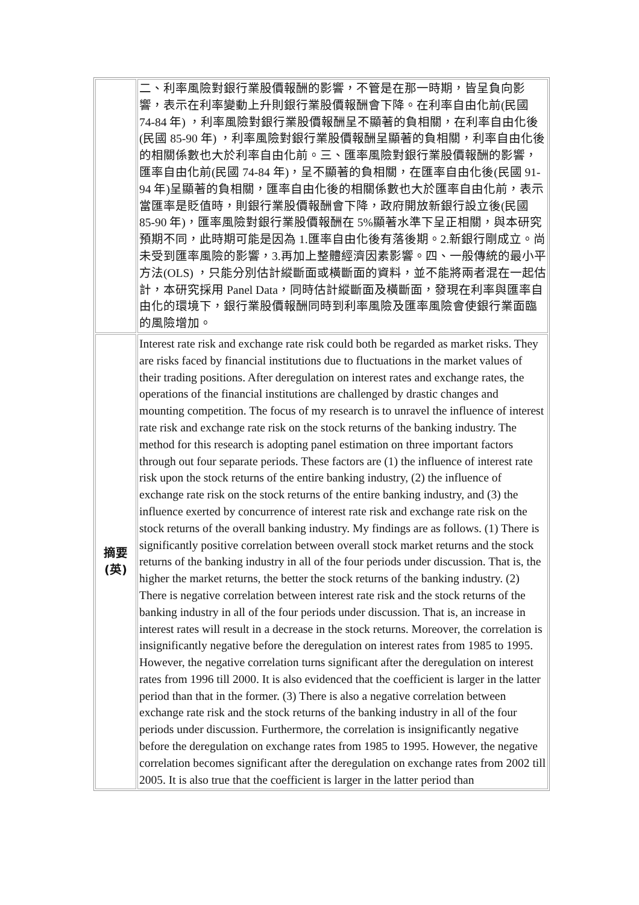| | 二、利率風險對銀行業股價報酬的影響，不管是在那一時期，皆呈負向影響，表示在利率變動上升則銀行業股價報酬會下降。在利率自由化前(民國 74-84 年) ，利率風險對銀行業股價報酬呈不顯著的負相關，在利率自由化後(民國 85-90 年) ，利率風險對銀行業股價報酬呈顯著的負相關，利率自由化後的相關係數也大於利率自由化前。三、匯率風險對銀行業股價報酬的影響，匯率自由化前(民國 74-84 年)，呈不顯著的負相關，在匯率自由化後(民國 91-94 年)呈顯著的負相關，匯率自由化後的相關係數也大於匯率自由化前，表示當匯率是貶值時，則銀行業股價報酬會下降，政府開放新銀行設立後(民國 85-90 年)，匯率風險對銀行業股價報酬在 5%顯著水準下呈正相關，與本研究預期不同，此時期可能是因為 1.匯率自由化後有落後期。2.新銀行剛成立。尚未受到匯率風險的影響，3.再加上整體經濟因素影響。四、一般傳統的最小平方法(OLS) ，只能分別估計縱斷面或橫斷面的資料，並不能將兩者混在一起估計，本研究採用 Panel Data，同時估計縱斷面及橫斷面，發現在利率與匯率自由化的環境下，銀行業股價報酬同時到利率風險及匯率風險會使銀行業面臨的風險增加。 |
| 摘要 (英) | Interest rate risk and exchange rate risk could both be regarded as market risks. They are risks faced by financial institutions due to fluctuations in the market values of their trading positions. After deregulation on interest rates and exchange rates, the operations of the financial institutions are challenged by drastic changes and mounting competition. The focus of my research is to unravel the influence of interest rate risk and exchange rate risk on the stock returns of the banking industry. The method for this research is adopting panel estimation on three important factors through out four separate periods. These factors are (1) the influence of interest rate risk upon the stock returns of the entire banking industry, (2) the influence of exchange rate risk on the stock returns of the entire banking industry, and (3) the influence exerted by concurrence of interest rate risk and exchange rate risk on the stock returns of the overall banking industry. My findings are as follows. (1) There is significantly positive correlation between overall stock market returns and the stock returns of the banking industry in all of the four periods under discussion. That is, the higher the market returns, the better the stock returns of the banking industry. (2) There is negative correlation between interest rate risk and the stock returns of the banking industry in all of the four periods under discussion. That is, an increase in interest rates will result in a decrease in the stock returns. Moreover, the correlation is insignificantly negative before the deregulation on interest rates from 1985 to 1995. However, the negative correlation turns significant after the deregulation on interest rates from 1996 till 2000. It is also evidenced that the coefficient is larger in the latter period than that in the former. (3) There is also a negative correlation between exchange rate risk and the stock returns of the banking industry in all of the four periods under discussion. Furthermore, the correlation is insignificantly negative before the deregulation on exchange rates from 1985 to 1995. However, the negative correlation becomes significant after the deregulation on exchange rates from 2002 till 2005. It is also true that the coefficient is larger in the latter period than |